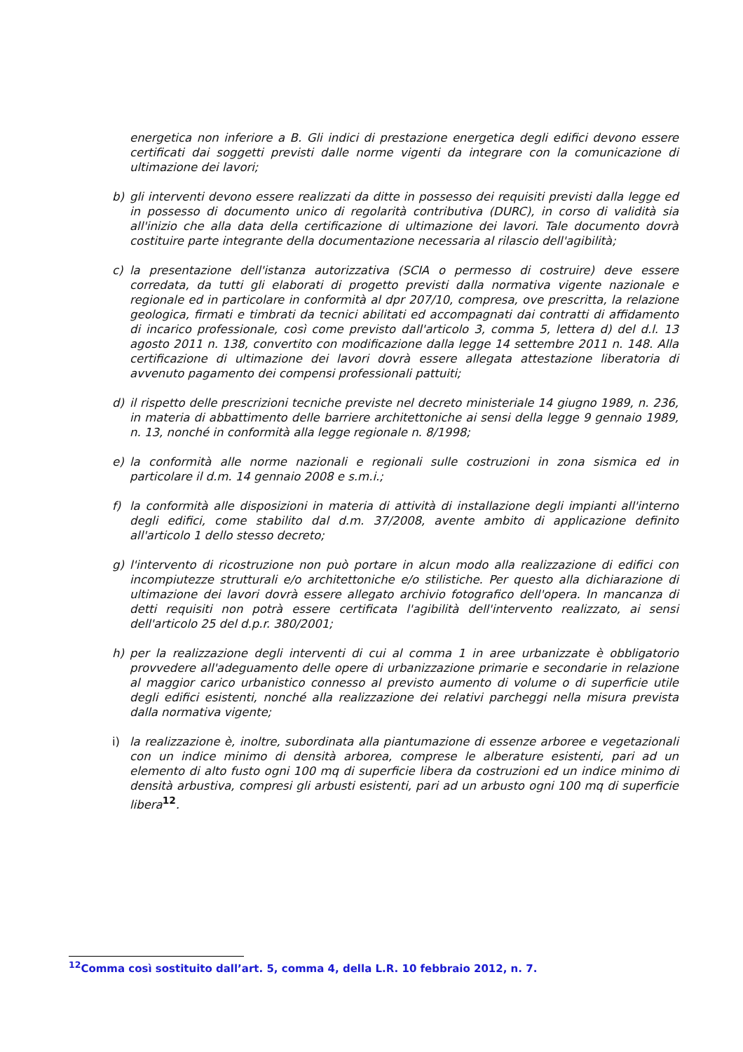energetica non inferiore a B. Gli indici di prestazione energetica degli edifici devono essere certificati dai soggetti previsti dalle norme vigenti da integrare con la comunicazione di ultimazione dei lavori;
b) gli interventi devono essere realizzati da ditte in possesso dei requisiti previsti dalla legge ed in possesso di documento unico di regolarità contributiva (DURC), in corso di validità sia all'inizio che alla data della certificazione di ultimazione dei lavori. Tale documento dovrà costituire parte integrante della documentazione necessaria al rilascio dell'agibilità;
c) la presentazione dell'istanza autorizzativa (SCIA o permesso di costruire) deve essere corredata, da tutti gli elaborati di progetto previsti dalla normativa vigente nazionale e regionale ed in particolare in conformità al dpr 207/10, compresa, ove prescritta, la relazione geologica, firmati e timbrati da tecnici abilitati ed accompagnati dai contratti di affidamento di incarico professionale, così come previsto dall'articolo 3, comma 5, lettera d) del d.l. 13 agosto 2011 n. 138, convertito con modificazione dalla legge 14 settembre 2011 n. 148. Alla certificazione di ultimazione dei lavori dovrà essere allegata attestazione liberatoria di avvenuto pagamento dei compensi professionali pattuiti;
d) il rispetto delle prescrizioni tecniche previste nel decreto ministeriale 14 giugno 1989, n. 236, in materia di abbattimento delle barriere architettoniche ai sensi della legge 9 gennaio 1989, n. 13, nonché in conformità alla legge regionale n. 8/1998;
e) la conformità alle norme nazionali e regionali sulle costruzioni in zona sismica ed in particolare il d.m. 14 gennaio 2008 e s.m.i.;
f) la conformità alle disposizioni in materia di attività di installazione degli impianti all'interno degli edifici, come stabilito dal d.m. 37/2008, avente ambito di applicazione definito all'articolo 1 dello stesso decreto;
g) l'intervento di ricostruzione non può portare in alcun modo alla realizzazione di edifici con incompiutezze strutturali e/o architettoniche e/o stilistiche. Per questo alla dichiarazione di ultimazione dei lavori dovrà essere allegato archivio fotografico dell'opera. In mancanza di detti requisiti non potrà essere certificata l'agibilità dell'intervento realizzato, ai sensi dell'articolo 25 del d.p.r. 380/2001;
h) per la realizzazione degli interventi di cui al comma 1 in aree urbanizzate è obbligatorio provvedere all'adeguamento delle opere di urbanizzazione primarie e secondarie in relazione al maggior carico urbanistico connesso al previsto aumento di volume o di superficie utile degli edifici esistenti, nonché alla realizzazione dei relativi parcheggi nella misura prevista dalla normativa vigente;
i) la realizzazione è, inoltre, subordinata alla piantumazione di essenze arboree e vegetazionali con un indice minimo di densità arborea, comprese le alberature esistenti, pari ad un elemento di alto fusto ogni 100 mq di superficie libera da costruzioni ed un indice minimo di densità arbustiva, compresi gli arbusti esistenti, pari ad un arbusto ogni 100 mq di superficie libera<sup>12</sup>.
<sup>12</sup> Comma così sostituito dall’art. 5, comma 4, della L.R. 10 febbraio 2012, n. 7.